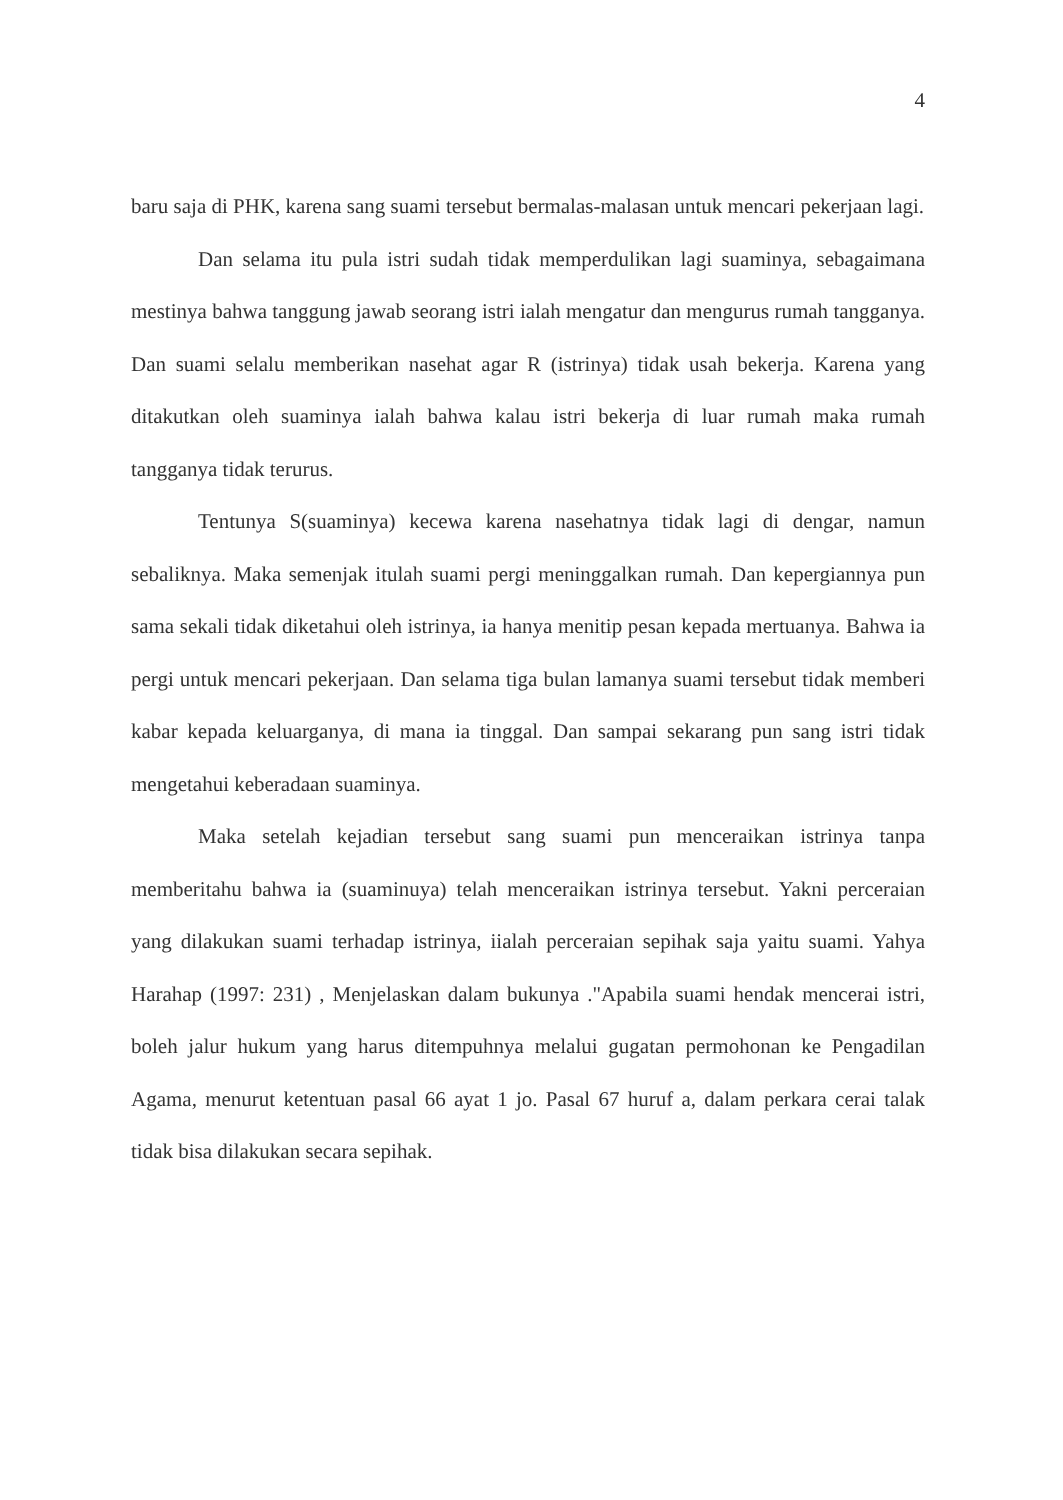4
baru saja di PHK, karena sang suami tersebut bermalas-malasan untuk mencari pekerjaan lagi.
Dan selama itu pula istri sudah tidak memperdulikan lagi suaminya, sebagaimana mestinya bahwa tanggung jawab seorang istri ialah mengatur dan mengurus rumah tangganya. Dan suami selalu memberikan nasehat agar R (istrinya) tidak usah bekerja. Karena yang ditakutkan oleh suaminya ialah bahwa kalau istri bekerja di luar rumah maka rumah tangganya tidak terurus.
Tentunya S(suaminya) kecewa karena nasehatnya tidak lagi di dengar, namun sebaliknya. Maka semenjak itulah suami pergi meninggalkan rumah. Dan kepergiannya pun sama sekali tidak diketahui oleh istrinya, ia hanya menitip pesan kepada mertuanya. Bahwa ia pergi untuk mencari pekerjaan. Dan selama tiga bulan lamanya suami tersebut tidak memberi kabar kepada keluarganya, di mana ia tinggal. Dan sampai sekarang pun sang istri tidak mengetahui keberadaan suaminya.
Maka setelah kejadian tersebut sang suami pun menceraikan istrinya tanpa memberitahu bahwa ia (suaminuya) telah menceraikan istrinya tersebut. Yakni perceraian yang dilakukan suami terhadap istrinya, iialah perceraian sepihak saja yaitu suami. Yahya Harahap (1997: 231) , Menjelaskan dalam bukunya ."Apabila suami hendak mencerai istri, boleh jalur hukum yang harus ditempuhnya melalui gugatan permohonan ke Pengadilan Agama, menurut ketentuan pasal 66 ayat 1 jo. Pasal 67 huruf a, dalam perkara cerai talak tidak bisa dilakukan secara sepihak.